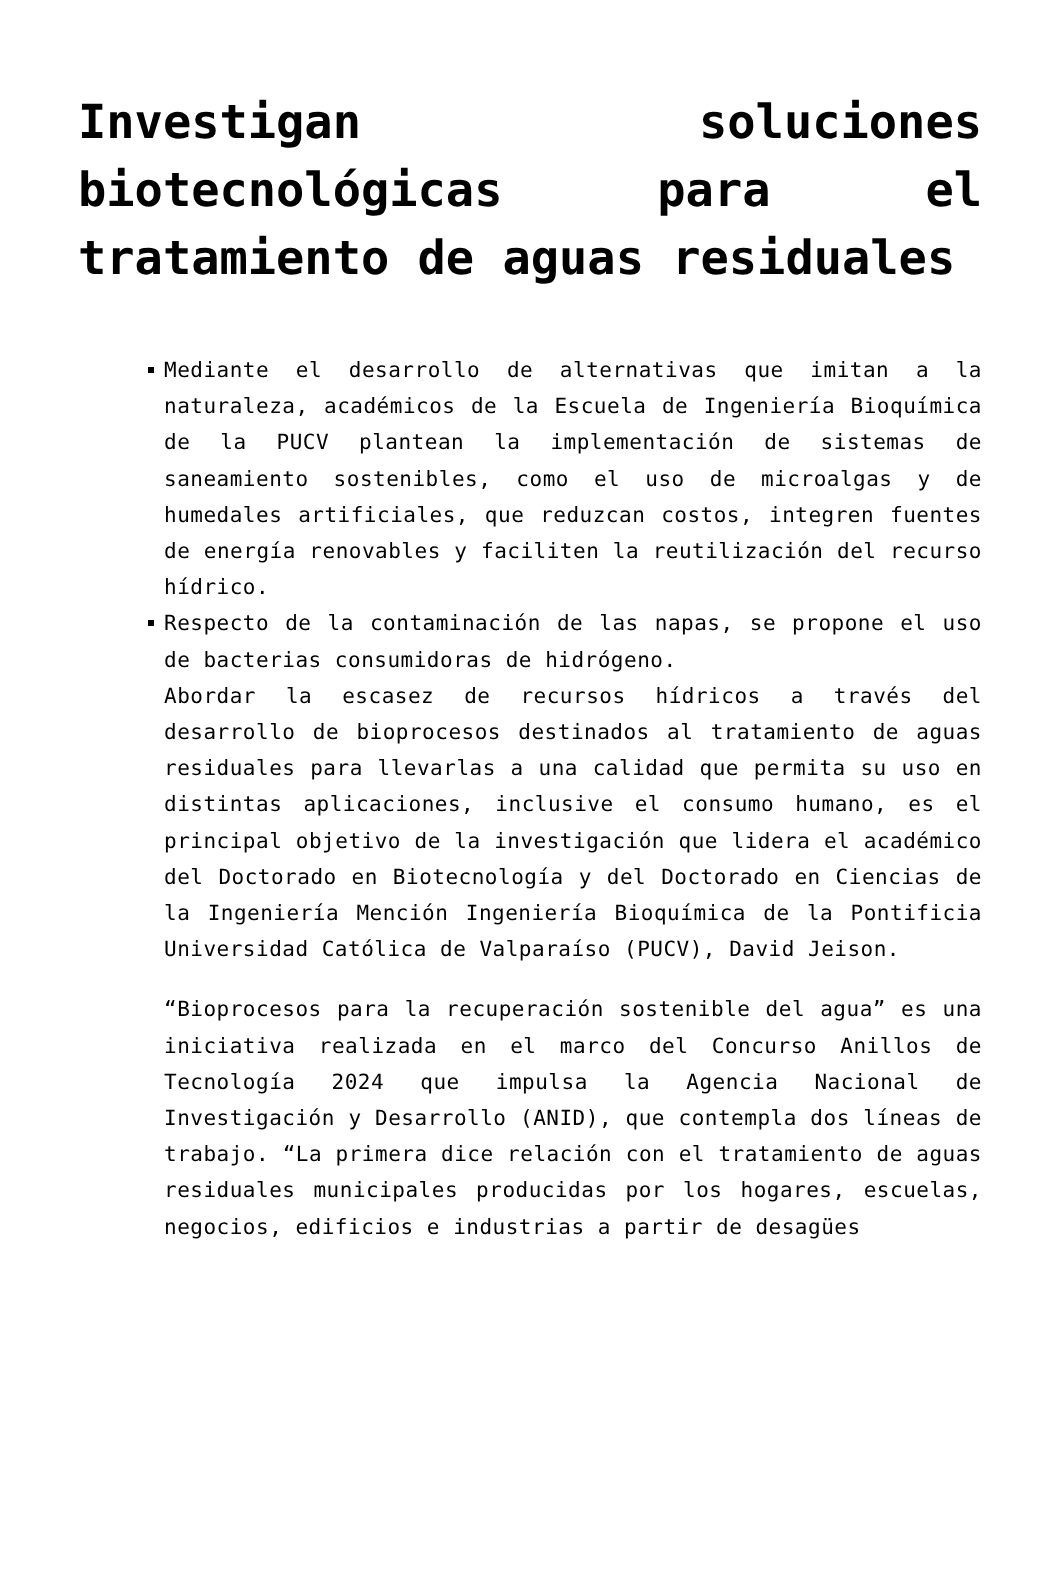Investigan soluciones biotecnológicas para el tratamiento de aguas residuales
Mediante el desarrollo de alternativas que imitan a la naturaleza, académicos de la Escuela de Ingeniería Bioquímica de la PUCV plantean la implementación de sistemas de saneamiento sostenibles, como el uso de microalgas y de humedales artificiales, que reduzcan costos, integren fuentes de energía renovables y faciliten la reutilización del recurso hídrico.
Respecto de la contaminación de las napas, se propone el uso de bacterias consumidoras de hidrógeno.
Abordar la escasez de recursos hídricos a través del desarrollo de bioprocesos destinados al tratamiento de aguas residuales para llevarlas a una calidad que permita su uso en distintas aplicaciones, inclusive el consumo humano, es el principal objetivo de la investigación que lidera el académico del Doctorado en Biotecnología y del Doctorado en Ciencias de la Ingeniería Mención Ingeniería Bioquímica de la Pontificia Universidad Católica de Valparaíso (PUCV), David Jeison.
“Bioprocesos para la recuperación sostenible del agua” es una iniciativa realizada en el marco del Concurso Anillos de Tecnología 2024 que impulsa la Agencia Nacional de Investigación y Desarrollo (ANID), que contempla dos líneas de trabajo. “La primera dice relación con el tratamiento de aguas residuales municipales producidas por los hogares, escuelas, negocios, edificios e industrias a partir de desagües